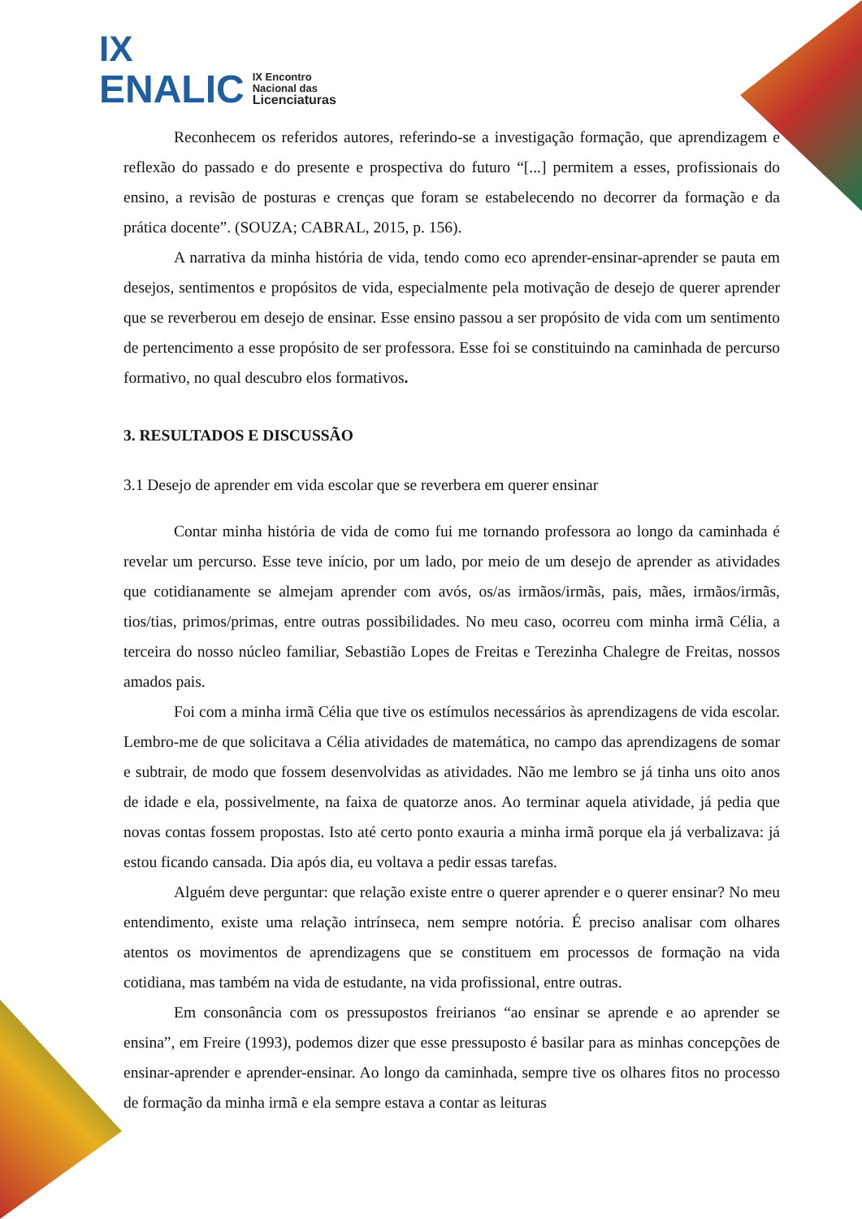IX
ENALIC IX Encontro
Nacional das
Licenciaturas
Reconhecem os referidos autores, referindo-se a investigação formação, que aprendizagem e reflexão do passado e do presente e prospectiva do futuro “[...] permitem a esses, profissionais do ensino, a revisão de posturas e crenças que foram se estabelecendo no decorrer da formação e da prática docente”. (SOUZA; CABRAL, 2015, p. 156).
A narrativa da minha história de vida, tendo como eco aprender-ensinar-aprender se pauta em desejos, sentimentos e propósitos de vida, especialmente pela motivação de desejo de querer aprender que se reverberou em desejo de ensinar. Esse ensino passou a ser propósito de vida com um sentimento de pertencimento a esse propósito de ser professora. Esse foi se constituindo na caminhada de percurso formativo, no qual descubro elos formativos.
3. RESULTADOS E DISCUSSÃO
3.1 Desejo de aprender em vida escolar que se reverbera em querer ensinar
Contar minha história de vida de como fui me tornando professora ao longo da caminhada é revelar um percurso. Esse teve início, por um lado, por meio de um desejo de aprender as atividades que cotidianamente se almejam aprender com avós, os/as irmãos/irmãs, pais, mães, irmãos/irmãs, tios/tias, primos/primas, entre outras possibilidades. No meu caso, ocorreu com minha irmã Célia, a terceira do nosso núcleo familiar, Sebastião Lopes de Freitas e Terezinha Chalegre de Freitas, nossos amados pais.
Foi com a minha irmã Célia que tive os estímulos necessários às aprendizagens de vida escolar. Lembro-me de que solicitava a Célia atividades de matemática, no campo das aprendizagens de somar e subtrair, de modo que fossem desenvolvidas as atividades. Não me lembro se já tinha uns oito anos de idade e ela, possivelmente, na faixa de quatorze anos. Ao terminar aquela atividade, já pedia que novas contas fossem propostas. Isto até certo ponto exauria a minha irmã porque ela já verbalizava: já estou ficando cansada. Dia após dia, eu voltava a pedir essas tarefas.
Alguém deve perguntar: que relação existe entre o querer aprender e o querer ensinar? No meu entendimento, existe uma relação intrínseca, nem sempre notória. É preciso analisar com olhares atentos os movimentos de aprendizagens que se constituem em processos de formação na vida cotidiana, mas também na vida de estudante, na vida profissional, entre outras.
Em consonância com os pressupostos freirianos “ao ensinar se aprende e ao aprender se ensina”, em Freire (1993), podemos dizer que esse pressuposto é basilar para as minhas concepções de ensinar-aprender e aprender-ensinar. Ao longo da caminhada, sempre tive os olhares fitos no processo de formação da minha irmã e ela sempre estava a contar as leituras